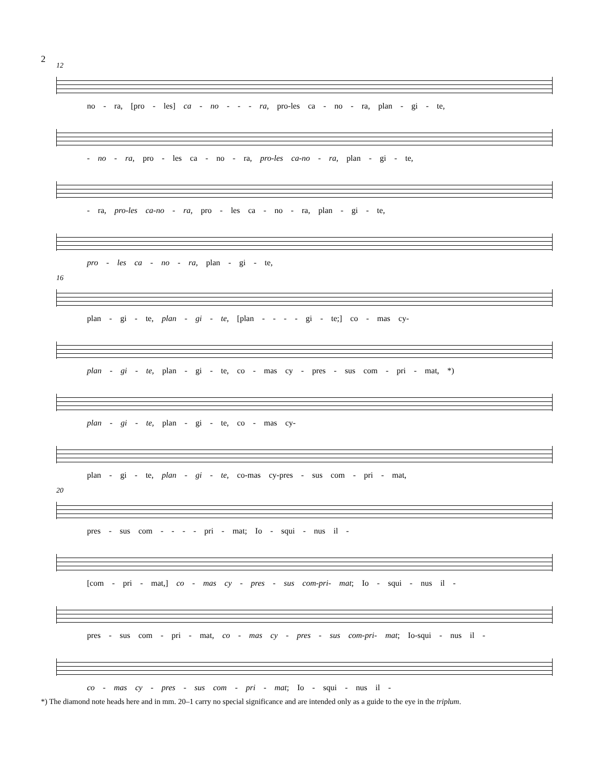2
12
no - ra, [pro - les] ca - no - - - ra, pro-les ca - no - ra, plan - gi - te,
- no - ra, pro - les ca - no - ra, pro-les ca-no - ra, plan - gi - te,
- ra, pro-les ca-no - ra, pro - les ca - no - ra, plan - gi - te,
pro - les ca - no - ra, plan - gi - te,
16
plan - gi - te, plan - gi - te, [plan - - - - gi - te;] co - mas cy-
plan - gi - te, plan - gi - te, co - mas cy - pres - sus com - pri - mat, *)
plan - gi - te, plan - gi - te, co - mas cy-
plan - gi - te, plan - gi - te, co-mas cy-pres - sus com - pri - mat,
20
pres - sus com - - - - pri - mat; Io - squi - nus il -
[com - pri - mat,] co - mas cy - pres - sus com-pri- mat; Io - squi - nus il -
pres - sus com - pri - mat, co - mas cy - pres - sus com-pri- mat; Io-squi - nus il -
co - mas cy - pres - sus com - pri - mat; Io - squi - nus il -
*) The diamond note heads here and in mm. 20–1 carry no special significance and are intended only as a guide to the eye in the triplum.